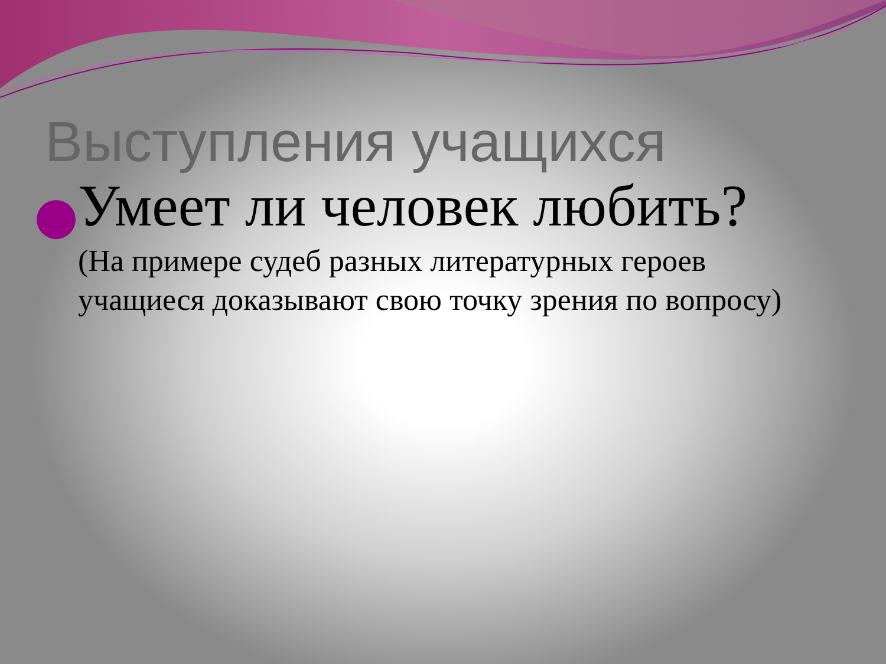Выступления учащихся
Умеет ли человек любить?
(На примере судеб разных литературных героев учащиеся доказывают свою точку зрения по вопросу)